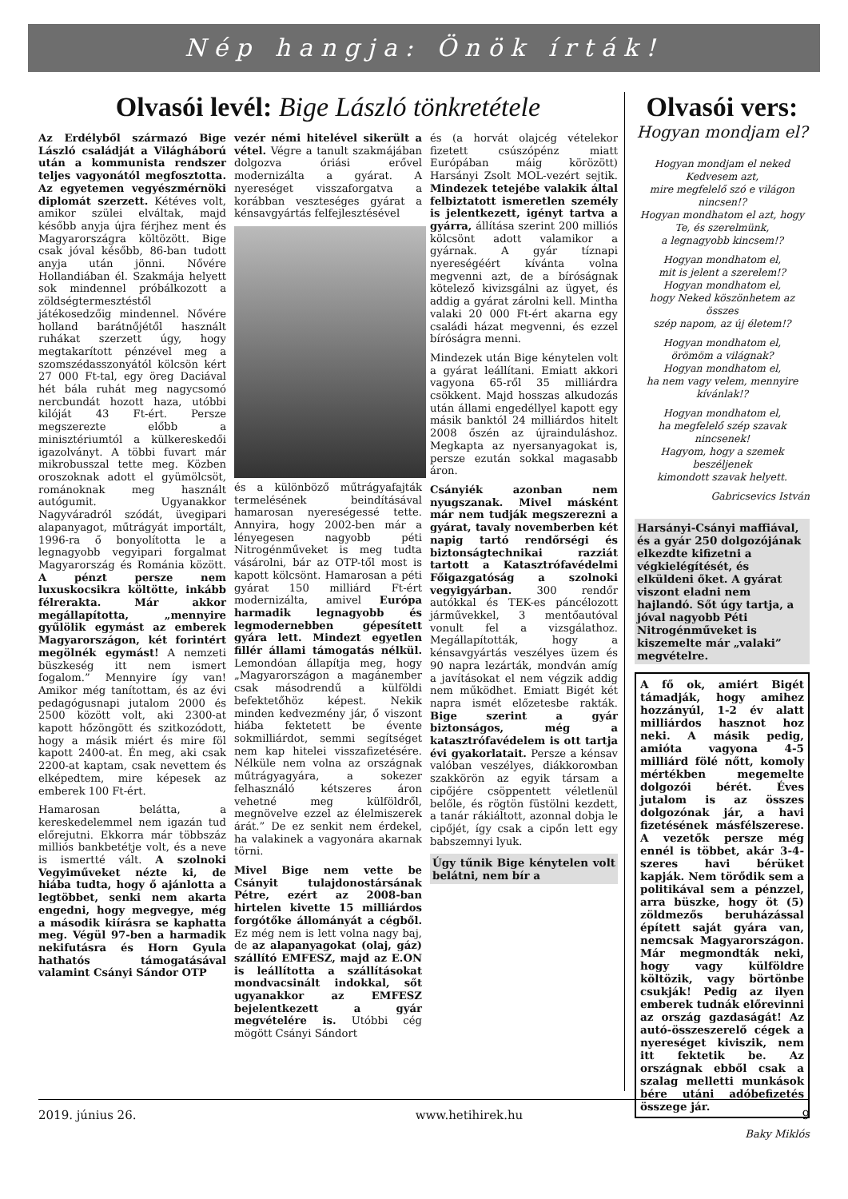Nép hangja: Önök írták!
Olvasói levél: Bige László tönkretétele
Az Erdélyből származó Bige László családját a Világháború után a kommunista rendszer teljes vagyonától megfosztotta. Az egyetemen vegyészmérnöki diplomát szerzett. Kétéves volt, amikor szülei elváltak, majd később anyja újra férjhez ment és Magyarországra költözött. Bige csak jóval később, 86-ban tudott anyja után jönni. Nővére Hollandiában él. Szakmája helyett sok mindennel próbálkozott a zöldségtermesztéstől játékosedzőig mindennel. Nővére holland barátnőjétől használt ruhákat szerzett úgy, hogy megtakarított pénzével meg a szomszédasszonyától kölcsön kért 27 000 Ft-tal, egy öreg Daciával hét bála ruhát meg nagycsomó nercbundát hozott haza, utóbbi kilóját 43 Ft-ért. Persze megszerezte előbb a minisztériumtól a külkereskedői igazolványt. A többi fuvart már mikrobusszal tette meg. Közben oroszoknak adott el gyümölcsöt, románoknak meg használt autógumit. Ugyanakkor Nagyváradról szódát, üvegipari alapanyagot, műtrágyát importált, 1996-ra ő bonyolította le a legnagyobb vegyipari forgalmat Magyarország és Románia között. A pénzt persze nem luxuskocsikra költötte, inkább félrerakta. Már akkor megállapította, „mennyire gyűlölik egymást az emberek Magyarországon, két forintért megölnék egymást! A nemzeti büszkeség itt nem ismert fogalom.” Mennyire így van! Amikor még tanítottam, és az évi pedagógusnapi jutalom 2000 és 2500 között volt, aki 2300-at kapott hőzöngött és szitkozódott, hogy a másik miért és mire föl kapott 2400-at. Én meg, aki csak 2200-at kaptam, csak nevettem és elképedtem, mire képesek az emberek 100 Ft-ért.
Hamarosan belátta, a kereskedelemmel nem igazán tud előrejutni. Ekkorra már többszáz milliós bankbetétje volt, és a neve is ismertté vált. A szolnoki Vegyiműveket nézte ki, de hiába tudta, hogy ő ajánlotta a legtöbbet, senki nem akarta engedni, hogy megvegye, még a második kiírásra se kaphatta meg. Végül 97-ben a harmadik nekifutásra és Horn Gyula hathatós támogatásával valamint Csányi Sándor OTP
vezér némi hitelével sikerült a vétel. Végre a tanult szakmájában dolgozva óriási erővel modernizálta a gyárat. A nyereséget visszaforgatva a korábban veszteséges gyárat a kénsavgyártás felfejlesztésével
és a különböző műtrágyafajták termelésének beindításával hamarosan nyereségessé tette. Annyira, hogy 2002-ben már a lényegesen nagyobb péti Nitrogénműveket is meg tudta vásárolni, bár az OTP-től most is kapott kölcsönt. Hamarosan a péti gyárat 150 milliárd Ft-ért modernizálta, amivel Európa harmadik legnagyobb és legmodernebben gépesített gyára lett. Mindezt egyetlen fillér állami támogatás nélkül. Lemondóan állapítja meg, hogy „Magyarországon a magánember csak másodrendű a külföldi befektetőhöz képest. Nekik minden kedvezmény jár, ő viszont hiába fektetett be évente sokmilliárdot, semmi segítséget nem kap hitelei visszafizetésére. Nélküle nem volna az országnak műtrágyagyára, a sokezer felhasználó kétszeres áron vehetné meg külföldről, megnövelve ezzel az élelmiszerek árát.” De ez senkit nem érdekel, ha valakinek a vagyonára akarnak törni.
Mivel Bige nem vette be Csányit tulajdonostársának Pétre, ezért az 2008-ban hirtelen kivette 15 milliárdos forgótőke állományát a cégből. Ez még nem is lett volna nagy baj, de az alapanyagokat (olaj, gáz) szállító EMFESZ, majd az E.ON is leállította a szállításokat mondvacsinált indokkal, sőt ugyanakkor az EMFESZ bejelentkezett a gyár megvételére is. Utóbbi cég mögött Csányi Sándort
és (a horvát olajcég vételekor fizetett csúszópénz miatt Európában máig körözött) Harsányi Zsolt MOL-vezért sejtik. Mindezek tetejébe valakik által felbiztatott ismeretlen személy is jelentkezett, igényt tartva a gyárra, állítása szerint 200 milliós kölcsönt adott valamikor a gyárnak. A gyár tíznapi nyereségéért kívánta volna megvenni azt, de a bíróságnak kötelező kivizsgálni az ügyet, és addig a gyárat zárolni kell. Mintha valaki 20 000 Ft-ért akarna egy családi házat megvenni, és ezzel bíróságra menni.
Mindezek után Bige kénytelen volt a gyárat leállítani. Emiatt akkori vagyona 65-ről 35 milliárdra csökkent. Majd hosszas alkudozás után állami engedéllyel kapott egy másik banktól 24 milliárdos hitelt 2008 őszén az újrainduláshoz. Megkapta az nyersanyagokat is, persze ezután sokkal magasabb áron.
Csányiék azonban nem nyugszanak. Mivel másként már nem tudják megszerezni a gyárat, tavaly novemberben két napig tartó rendőrségi és biztonságtechnikai razziát tartott a Katasztrófavédelmi Főigazgatóság a szolnoki vegyigyárban. 300 rendőr autókkal és TEK-es páncélozott járművekkel, 3 mentőautóval vonult fel a vizsgálathoz. Megállapították, hogy a kénsavgyártás veszélyes üzem és 90 napra lezárták, mondván amíg a javításokat el nem végzik addig nem működhet. Emiatt Bigét két napra ismét előzetesbe rakták. Bige szerint a gyár biztonságos, még a katasztrófavédelem is ott tartja évi gyakorlatait. Persze a kénsav valóban veszélyes, diákkorомban szakkörön az egyik társam a cipőjére csöppentett véletlenül belőle, és rögtön füstölni kezdett, a tanár rákiáltott, azonnal dobja le cipőjét, így csak a cipőn lett egy babszemnyi lyuk.
Úgy tűnik Bige kénytelen volt belátni, nem bír a
Olvasói vers:
Hogyan mondjam el?
Hogyan mondjam el neked
Kedvesem azt,
mire megfelelő szó e világon
nincsen!?
Hogyan mondhatom el azt, hogy
Te, és szerelmünk,
a legnagyobb kincsem!?
Hogyan mondhatom el,
mit is jelent a szerelem!?
Hogyan mondhatom el,
hogy Neked köszönhetem az összes
szép napom, az új életem!?
Hogyan mondhatom el,
örömöm a világnak?
Hogyan mondhatom el,
ha nem vagy velem, mennyire
kívánlak!?
Hogyan mondhatom el,
ha megfelelő szép szavak nincsenek!
Hagyom, hogy a szemek beszéljenek
kimondott szavak helyett.
Gabricsevics István
Harsányi-Csányi maffiával, és a gyár 250 dolgozójának elkezdte kifizetni a végkielégítését, és elküldeni őket. A gyárat viszont eladni nem hajlandó. Sőt úgy tartja, a jóval nagyobb Péti Nitrogénműveket is kiszemelte már „valaki” megvételre.
A fő ok, amiért Bigét támadják, hogy amihez hozzányúl, 1-2 év alatt milliárdos hasznot hoz neki. A másik pedig, amióta vagyona 4-5 milliárd fölé nőtt, komoly mértékben megemelte dolgozói bérét. Éves jutalom is az összes dolgozónak jár, a havi fizetésének másfélszerese. A vezetők persze még ennél is többet, akár 3-4-szeres havi bérüket kapják. Nem törődik sem a politikával sem a pénzzel, arra büszke, hogy öt (5) zöldmezős beruházással épített saját gyára van, nemcsak Magyarországon. Már megmondták neki, hogy vagy külföldre költözik, vagy börtönbe csukják! Pedig az ilyen emberek tudnák előrevinni az ország gazdaságát! Az autó-összeszerelő cégek a nyereséget kiviszik, nem itt fektetik be. Az országnak ebből csak a szalag melletti munkások bére utáni adóbefizetés összege jár.
Baky Miklós
2019. június 26. www.hetihirek.hu 9